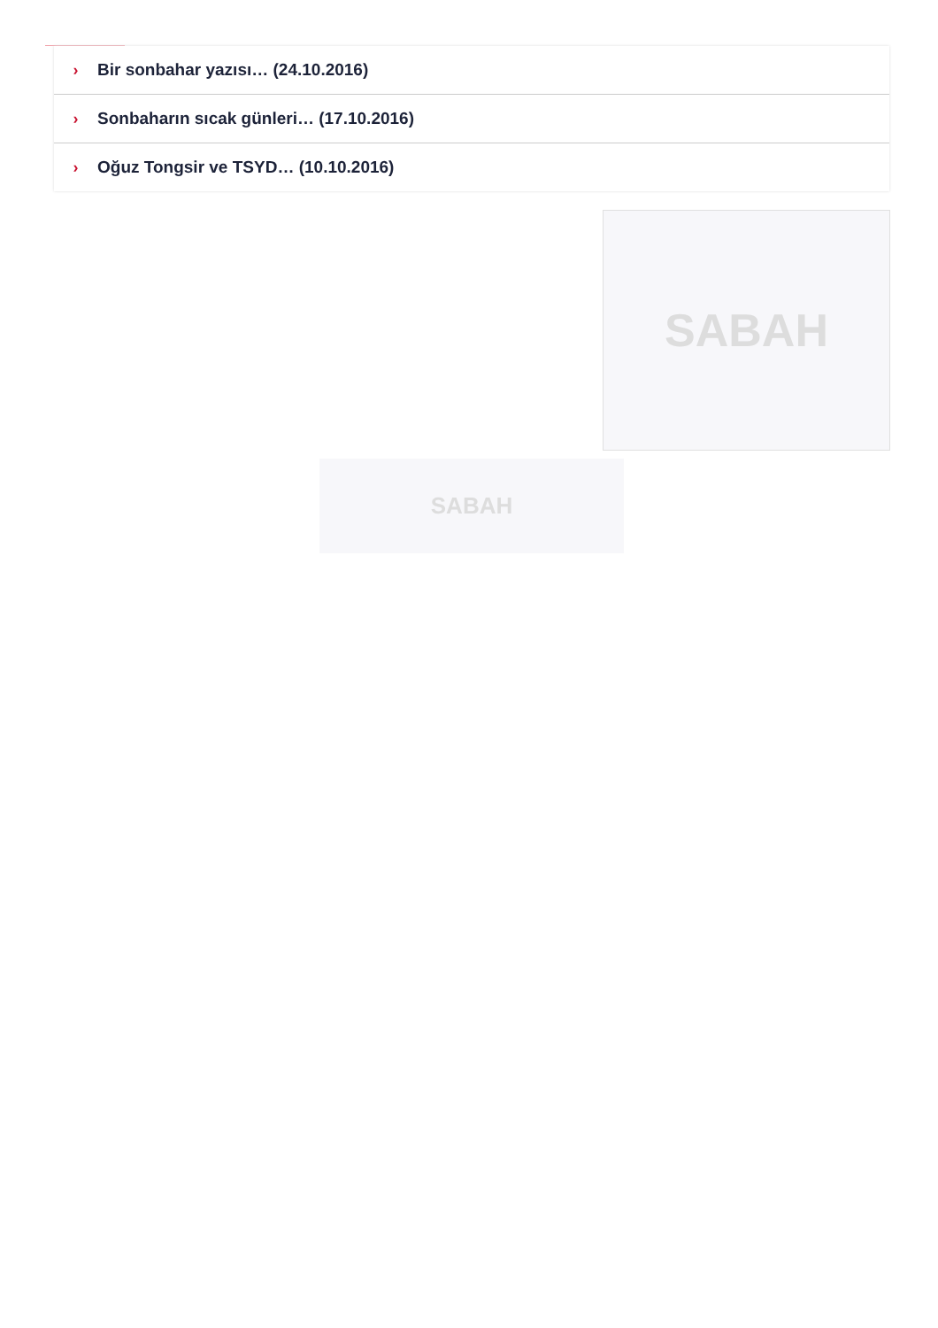› Bir sonbahar yazısı… (24.10.2016)
› Sonbaharın sıcak günleri… (17.10.2016)
› Oğuz Tongsir ve TSYD… (10.10.2016)
SABAH
SABAH